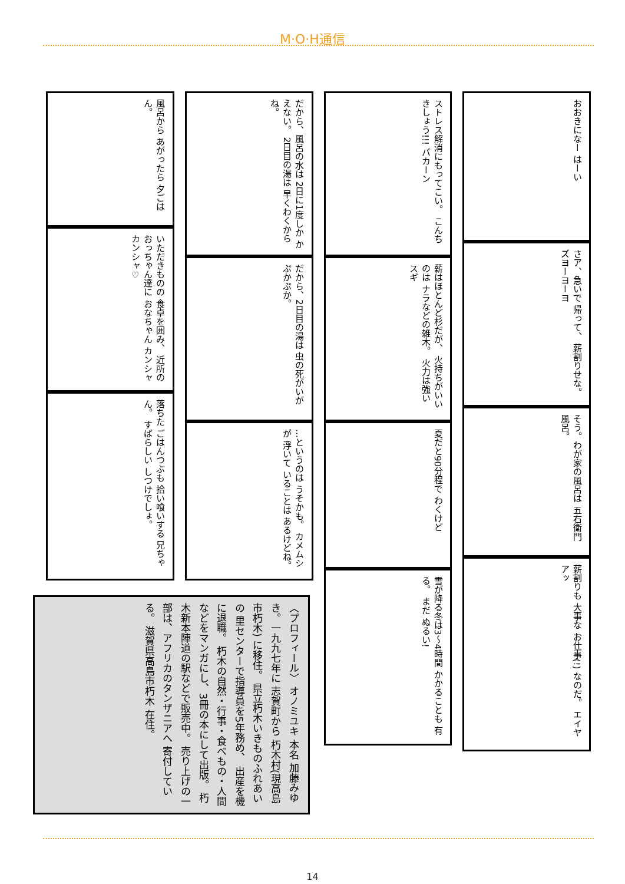M·O·H通信
風呂から あがったら 夕ごはん。
いただきものの 食卓を囲み、 近所のおっちゃん達に おなちゃん カンシャ カンシャ♡
落ちた ごはんつぶも 拾い喰いする 兄ちゃん。 すばらしい しつけでしょ。
だから、風呂の水は 2日に1度しか かえない。 2日目の湯は 早くわくからね。
だから、2日目の湯は 虫の死がいが ぷかぷか。
…というのは うそかも。 カメムシが 浮いて いることは あるけどね。
ストレス解消にもってこい。 こんちきしょう!!! パカーン
薪はほとんど杉だが、 火持ちがいいのは ナラなどの雑木。 火力は強い スギ
夏だと90分程で わくけど
雪が降る冬は3〜4時間 かかることも 有る。 まだ ぬるい!
おおきになー はーい
さア、急いで 帰って、 薪割りせな。 ズヨーヨーヨ
そう。わが家の風呂は 五右衛門風呂。
薪割りも 大事な お仕事(!) なのだ。 エイヤアッ
〈プロフィール〉 オノミユキ 本名 加藤みゆき。一九九七年に 志賀町から 朽木村(現高島市朽木) に移住。 県立朽木いきものふれあいの 里センターで指導員を5年務め、 出産を機に退職。 朽木の自然・行事・食べもの・人間 などをマンガにし、3冊の本にして出版。 朽木新本陣道の駅などで販売中。 売り上げの一部は、アフリカのタンザニアへ 寄付している。 滋賀県高島市朽木 在住。
14